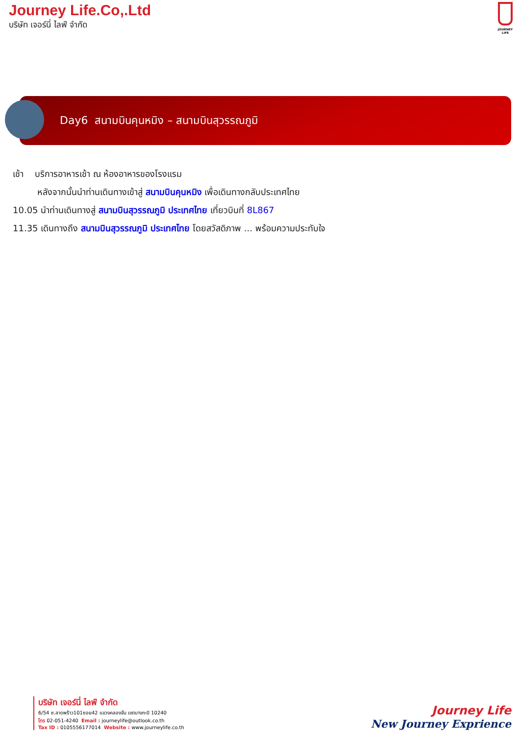Journey Life.Co,.Ltd
บริษัท เจอร์นี่ ไลฟ์ จำกัด
JOURNEY LIFE
Day6 สนามบินคุนหมิง – สนามบินสุวรรณภูมิ
เช้า บริการอาหารเช้า ณ ห้องอาหารของโรงแรม
หลังจากนั้นนำท่านเดินทางเข้าสู่ สนามบินคุนหมิง เพื่อเดินทางกลับประเทศไทย
10.05 นำท่านเดินทางสู่ สนามบินสุวรรณภูมิ ประเทศไทย เที่ยวบินที่ 8L867
11.35 เดินทางถึง สนามบินสุวรรณภูมิ ประเทศไทย โดยสวัสดิภาพ ... พร้อมความประทับใจ
บริษัท เจอร์นี่ ไลฟ์ จำกัด
6/54 ซ.ลาดพร้าว101ซอย42 แขวงคลองจั่น เขตบางกะปิ 10240
โทร 02-051-4240 Email : journeylife@outlook.co.th
Tax ID : 0105556177014 Website : www.journeylife.co.th
Journey Life
New Journey Exprience